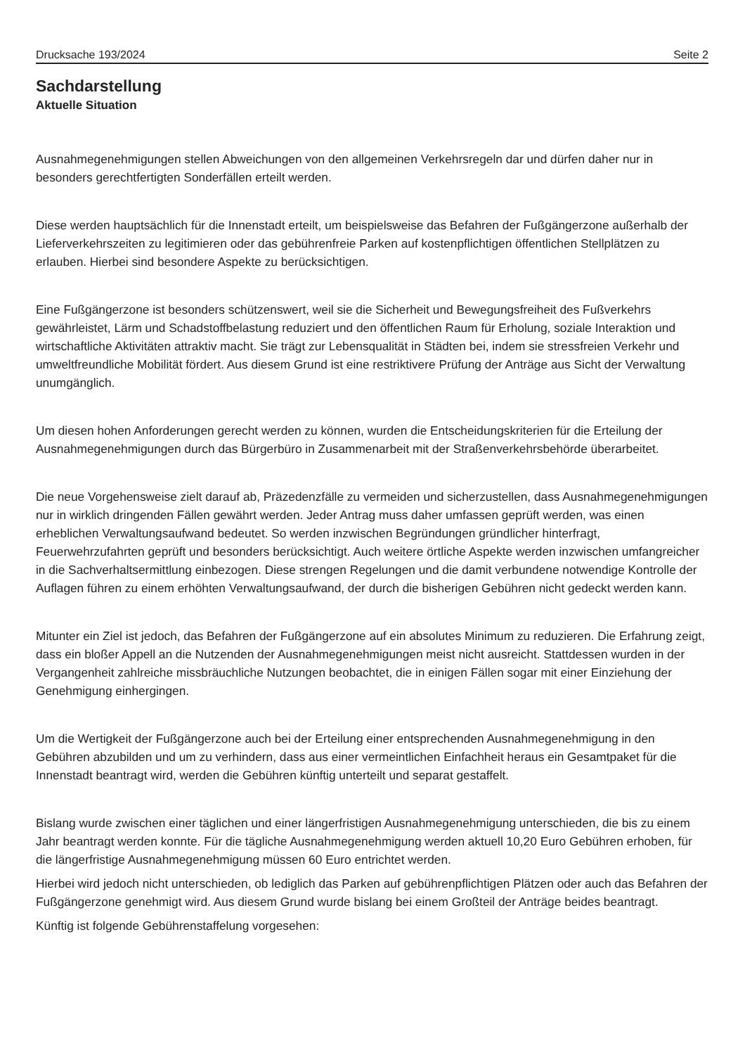Drucksache 193/2024 Seite 2
Sachdarstellung
Aktuelle Situation
Ausnahmegenehmigungen stellen Abweichungen von den allgemeinen Verkehrsregeln dar und dürfen daher nur in besonders gerechtfertigten Sonderfällen erteilt werden.
Diese werden hauptsächlich für die Innenstadt erteilt, um beispielsweise das Befahren der Fußgängerzone außerhalb der Lieferverkehrszeiten zu legitimieren oder das gebührenfreie Parken auf kostenpflichtigen öffentlichen Stellplätzen zu erlauben. Hierbei sind besondere Aspekte zu berücksichtigen.
Eine Fußgängerzone ist besonders schützenswert, weil sie die Sicherheit und Bewegungsfreiheit des Fußverkehrs gewährleistet, Lärm und Schadstoffbelastung reduziert und den öffentlichen Raum für Erholung, soziale Interaktion und wirtschaftliche Aktivitäten attraktiv macht. Sie trägt zur Lebensqualität in Städten bei, indem sie stressfreien Verkehr und umweltfreundliche Mobilität fördert. Aus diesem Grund ist eine restriktivere Prüfung der Anträge aus Sicht der Verwaltung unumgänglich.
Um diesen hohen Anforderungen gerecht werden zu können, wurden die Entscheidungskriterien für die Erteilung der Ausnahmegenehmigungen durch das Bürgerbüro in Zusammenarbeit mit der Straßenverkehrsbehörde überarbeitet.
Die neue Vorgehensweise zielt darauf ab, Präzedenzfälle zu vermeiden und sicherzustellen, dass Ausnahmegenehmigungen nur in wirklich dringenden Fällen gewährt werden. Jeder Antrag muss daher umfassen geprüft werden, was einen erheblichen Verwaltungsaufwand bedeutet. So werden inzwischen Begründungen gründlicher hinterfragt, Feuerwehrzufahrten geprüft und besonders berücksichtigt. Auch weitere örtliche Aspekte werden inzwischen umfangreicher in die Sachverhaltsermittlung einbezogen. Diese strengen Regelungen und die damit verbundene notwendige Kontrolle der Auflagen führen zu einem erhöhten Verwaltungsaufwand, der durch die bisherigen Gebühren nicht gedeckt werden kann.
Mitunter ein Ziel ist jedoch, das Befahren der Fußgängerzone auf ein absolutes Minimum zu reduzieren. Die Erfahrung zeigt, dass ein bloßer Appell an die Nutzenden der Ausnahmegenehmigungen meist nicht ausreicht. Stattdessen wurden in der Vergangenheit zahlreiche missbräuchliche Nutzungen beobachtet, die in einigen Fällen sogar mit einer Einziehung der Genehmigung einhergingen.
Um die Wertigkeit der Fußgängerzone auch bei der Erteilung einer entsprechenden Ausnahmegenehmigung in den Gebühren abzubilden und um zu verhindern, dass aus einer vermeintlichen Einfachheit heraus ein Gesamtpaket für die Innenstadt beantragt wird, werden die Gebühren künftig unterteilt und separat gestaffelt.
Bislang wurde zwischen einer täglichen und einer längerfristigen Ausnahmegenehmigung unterschieden, die bis zu einem Jahr beantragt werden konnte. Für die tägliche Ausnahmegenehmigung werden aktuell 10,20 Euro Gebühren erhoben, für die längerfristige Ausnahmegenehmigung müssen 60 Euro entrichtet werden.
Hierbei wird jedoch nicht unterschieden, ob lediglich das Parken auf gebührenpflichtigen Plätzen oder auch das Befahren der Fußgängerzone genehmigt wird. Aus diesem Grund wurde bislang bei einem Großteil der Anträge beides beantragt.
Künftig ist folgende Gebührenstaffelung vorgesehen: